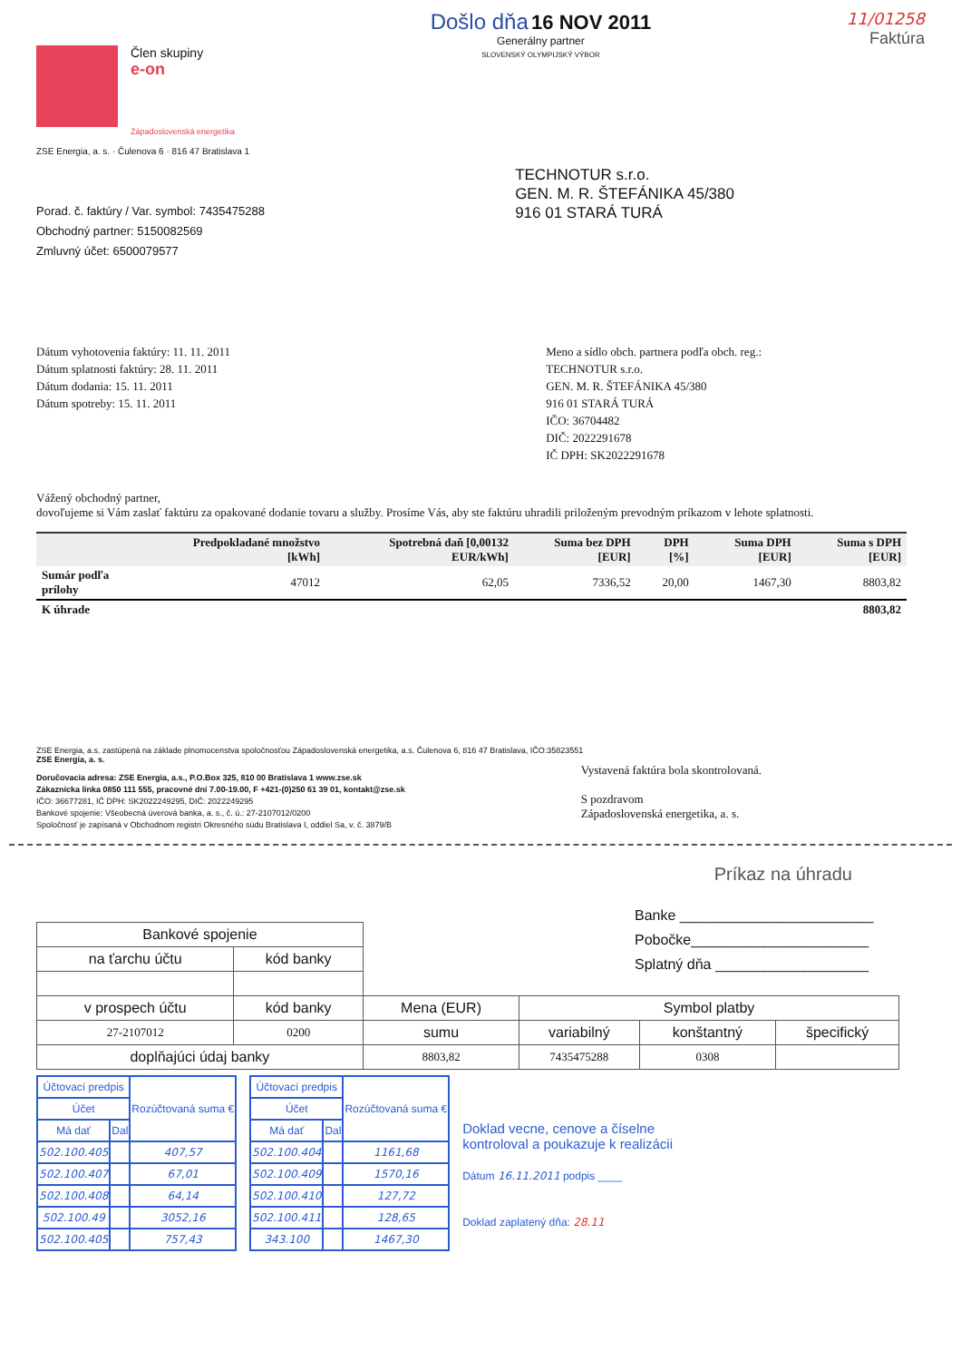Člen skupiny
e-on
Západoslovenská energetika
Došlo dňa 16 NOV 2011
Generálny partner
SLOVENSKÝ OLYMPIJSKÝ VÝBOR
11/01258
Faktúra
ZSE Energia, a. s. · Čulenova 6 · 816 47 Bratislava 1
Porad. č. faktúry / Var. symbol: 7435475288
Obchodný partner: 5150082569
Zmluvný účet: 6500079577
TECHNOTUR s.r.o.
GEN. M. R. ŠTEFÁNIKA 45/380
916 01 STARÁ TURÁ
Dátum vyhotovenia faktúry: 11. 11. 2011
Dátum splatnosti faktúry: 28. 11. 2011
Dátum dodania: 15. 11. 2011
Dátum spotreby: 15. 11. 2011
Meno a sídlo obch. partnera podľa obch. reg.:
TECHNOTUR s.r.o.
GEN. M. R. ŠTEFÁNIKA 45/380
916 01 STARÁ TURÁ
IČO: 36704482
DIČ: 2022291678
IČ DPH: SK2022291678
Vážený obchodný partner,
dovoľujeme si Vám zaslať faktúru za opakované dodanie tovaru a služby. Prosíme Vás, aby ste faktúru uhradili priloženým prevodným príkazom v lehote splatnosti.
| | Predpokladané množstvo [kWh] | Spotrebná daň [0,00132 EUR/kWh] | Suma bez DPH [EUR] | DPH [%] | Suma DPH [EUR] | Suma s DPH [EUR] |
| --- | --- | --- | --- | --- | --- | --- |
| Sumár podľa prílohy | 47012 | 62,05 | 7336,52 | 20,00 | 1467,30 | 8803,82 |
| K úhrade | | | | | | 8803,82 |
ZSE Energia, a.s. zastúpená na základe plnomocenstva spoločnosťou Západoslovenská energetika, a.s. Čulenova 6, 816 47 Bratislava, IČO:35823551
ZSE Energia, a. s.
Doručovacia adresa: ZSE Energia, a.s., P.O.Box 325, 810 00 Bratislava 1 www.zse.sk
Zákaznícka linka 0850 111 555, pracovné dni 7.00-19.00, F +421-(0)250 61 39 01, kontakt@zse.sk
IČO: 36677281, IČ DPH: SK2022249295, DIČ: 2022249295
Bankové spojenie: Všeobecná úverová banka, a. s., č. ú.: 27-2107012/0200
Spoločnosť je zapísaná v Obchodnom registri Okresného súdu Bratislava I, oddiel Sa, v. č. 3879/B
Vystavená faktúra bola skontrolovaná.
S pozdravom
Západoslovenská energetika, a. s.
Príkaz na úhradu
Banke ________________________
Pobočke______________________
Splatný dňa ___________________
| Bankové spojenie | | | | | |
| na ťarchu účtu | kód banky | | | | |
| v prospech účtu | kód banky | Mena (EUR) | Symbol platby | | |
| 27-2107012 | 0200 | sumu | variabilný | konštantný | špecifický |
| doplňajúci údaj banky | | 8803,82 | 7435475288 | 0308 | |
| Účtovací predpis | | Rozúčtovaná suma € |
| Účet | | |
| Má dať | Dal | |
| 502.100.405 | | 407,57 |
| 502.100.407 | | 67,01 |
| 502.100.408 | | 64,14 |
| 502.100.49 | | 3052,16 |
| 502.100.405 | | 757,43 |
| Účtovací predpis | | Rozúčtovaná suma € |
| Účet | | |
| Má dať | Dal | |
| 502.100.404 | | 1161,68 |
| 502.100.409 | | 1570,16 |
| 502.100.410 | | 127,72 |
| 502.100.411 | | 128,65 |
| 343.100 | | 1467,30 |
Doklad vecne, cenove a číselne
kontroloval a poukazuje k realizácii
Dátum 16.11.2011 podpis ____
Doklad zaplatený dňa: 28.11